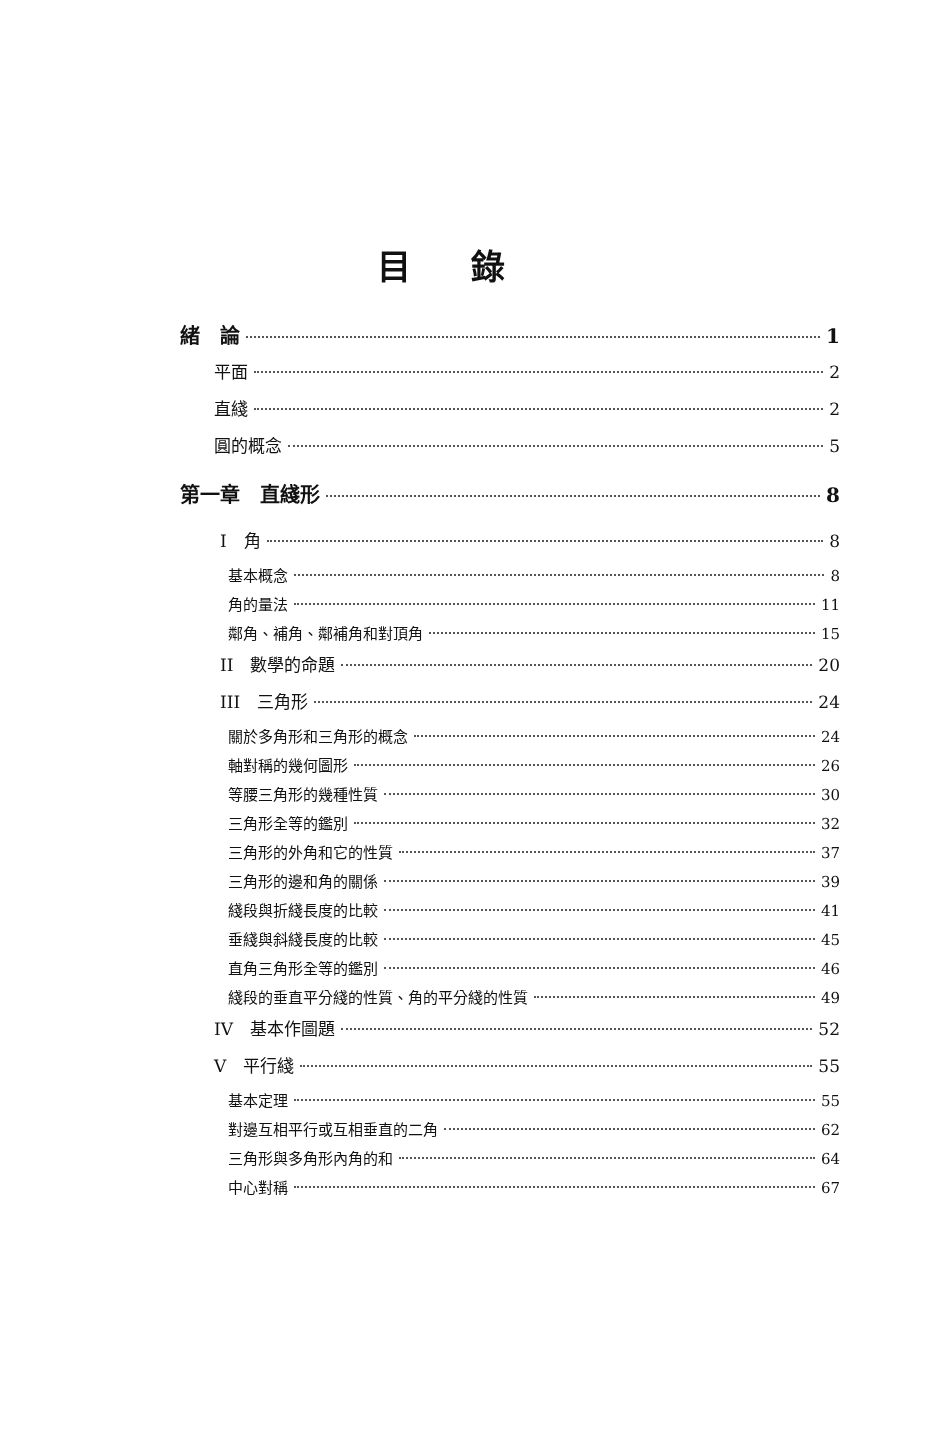目錄
緒　論 1
平面 2
直綫 2
圓的概念 5
第一章　直綫形 8
I　角 8
基本概念 8
角的量法 11
鄰角、補角、鄰補角和對頂角 15
II　數學的命題 20
III　三角形 24
關於多角形和三角形的概念 24
軸對稱的幾何圖形 26
等腰三角形的幾種性質 30
三角形全等的鑑別 32
三角形的外角和它的性質 37
三角形的邊和角的關係 39
綫段與折綫長度的比較 41
垂綫與斜綫長度的比較 45
直角三角形全等的鑑別 46
綫段的垂直平分綫的性質、角的平分綫的性質 49
IV　基本作圖題 52
V　平行綫 55
基本定理 55
對邊互相平行或互相垂直的二角 62
三角形與多角形內角的和 64
中心對稱 67